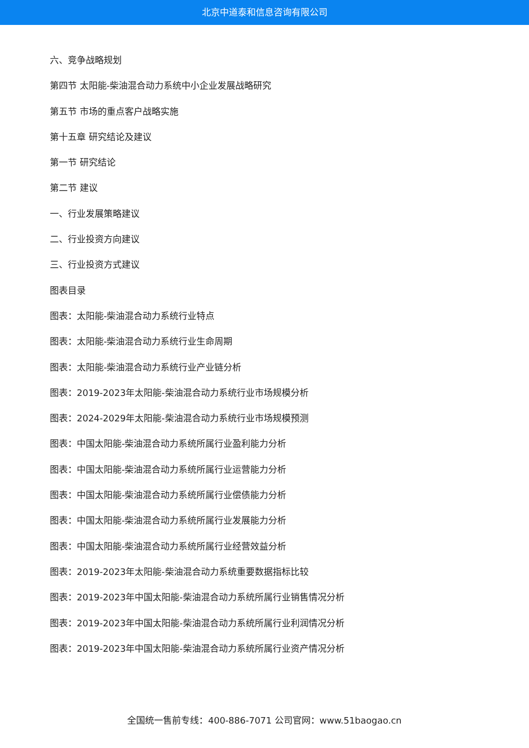北京中道泰和信息咨询有限公司
六、竞争战略规划
第四节 太阳能-柴油混合动力系统中小企业发展战略研究
第五节 市场的重点客户战略实施
第十五章 研究结论及建议
第一节 研究结论
第二节 建议
一、行业发展策略建议
二、行业投资方向建议
三、行业投资方式建议
图表目录
图表：太阳能-柴油混合动力系统行业特点
图表：太阳能-柴油混合动力系统行业生命周期
图表：太阳能-柴油混合动力系统行业产业链分析
图表：2019-2023年太阳能-柴油混合动力系统行业市场规模分析
图表：2024-2029年太阳能-柴油混合动力系统行业市场规模预测
图表：中国太阳能-柴油混合动力系统所属行业盈利能力分析
图表：中国太阳能-柴油混合动力系统所属行业运营能力分析
图表：中国太阳能-柴油混合动力系统所属行业偿债能力分析
图表：中国太阳能-柴油混合动力系统所属行业发展能力分析
图表：中国太阳能-柴油混合动力系统所属行业经营效益分析
图表：2019-2023年太阳能-柴油混合动力系统重要数据指标比较
图表：2019-2023年中国太阳能-柴油混合动力系统所属行业销售情况分析
图表：2019-2023年中国太阳能-柴油混合动力系统所属行业利润情况分析
图表：2019-2023年中国太阳能-柴油混合动力系统所属行业资产情况分析
全国统一售前专线：400-886-7071 公司官网：www.51baogao.cn